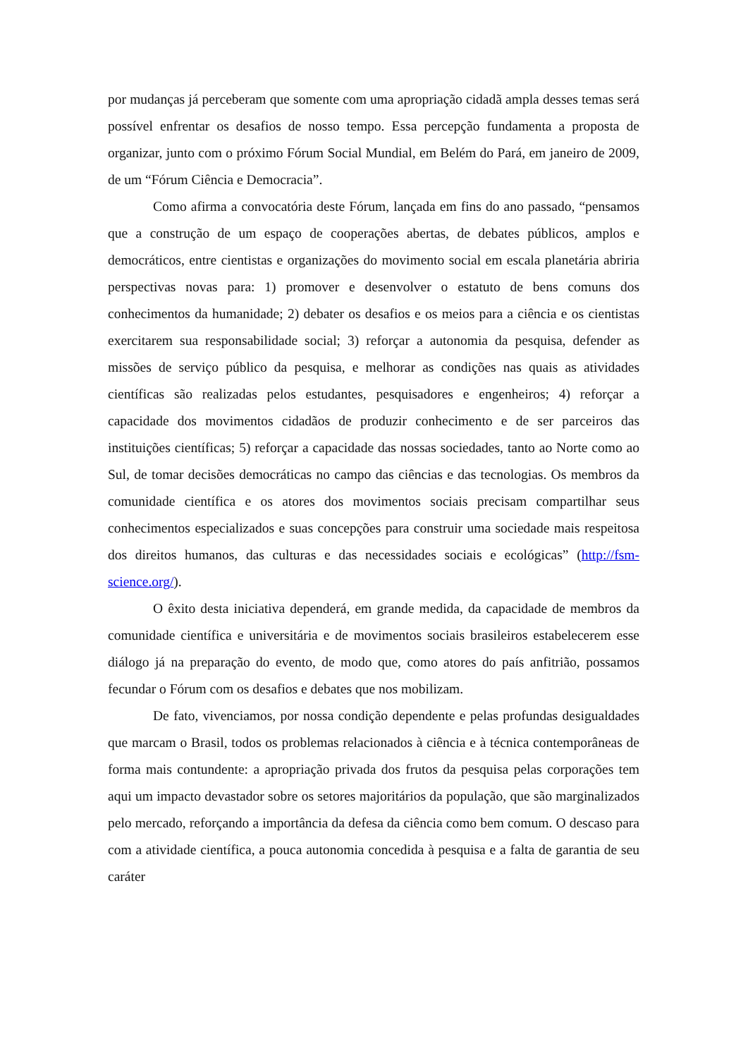por mudanças já perceberam que somente com uma apropriação cidadã ampla desses temas será possível enfrentar os desafios de nosso tempo. Essa percepção fundamenta a proposta de organizar, junto com o próximo Fórum Social Mundial, em Belém do Pará, em janeiro de 2009, de um “Fórum Ciência e Democracia”.
Como afirma a convocatória deste Fórum, lançada em fins do ano passado, “pensamos que a construção de um espaço de cooperações abertas, de debates públicos, amplos e democráticos, entre cientistas e organizações do movimento social em escala planetária abriria perspectivas novas para: 1) promover e desenvolver o estatuto de bens comuns dos conhecimentos da humanidade; 2) debater os desafios e os meios para a ciência e os cientistas exercitarem sua responsabilidade social; 3) reforçar a autonomia da pesquisa, defender as missões de serviço público da pesquisa, e melhorar as condições nas quais as atividades científicas são realizadas pelos estudantes, pesquisadores e engenheiros; 4) reforçar a capacidade dos movimentos cidadãos de produzir conhecimento e de ser parceiros das instituições científicas; 5) reforçar a capacidade das nossas sociedades, tanto ao Norte como ao Sul, de tomar decisões democráticas no campo das ciências e das tecnologias. Os membros da comunidade científica e os atores dos movimentos sociais precisam compartilhar seus conhecimentos especializados e suas concepções para construir uma sociedade mais respeitosa dos direitos humanos, das culturas e das necessidades sociais e ecológicas” (http://fsm-science.org/).
O êxito desta iniciativa dependerá, em grande medida, da capacidade de membros da comunidade científica e universitária e de movimentos sociais brasileiros estabelecerem esse diálogo já na preparação do evento, de modo que, como atores do país anfitrião, possamos fecundar o Fórum com os desafios e debates que nos mobilizam.
De fato, vivenciamos, por nossa condição dependente e pelas profundas desigualdades que marcam o Brasil, todos os problemas relacionados à ciência e à técnica contemporâneas de forma mais contundente: a apropriação privada dos frutos da pesquisa pelas corporações tem aqui um impacto devastador sobre os setores majoritários da população, que são marginalizados pelo mercado, reforçando a importância da defesa da ciência como bem comum. O descaso para com a atividade científica, a pouca autonomia concedida à pesquisa e a falta de garantia de seu caráter